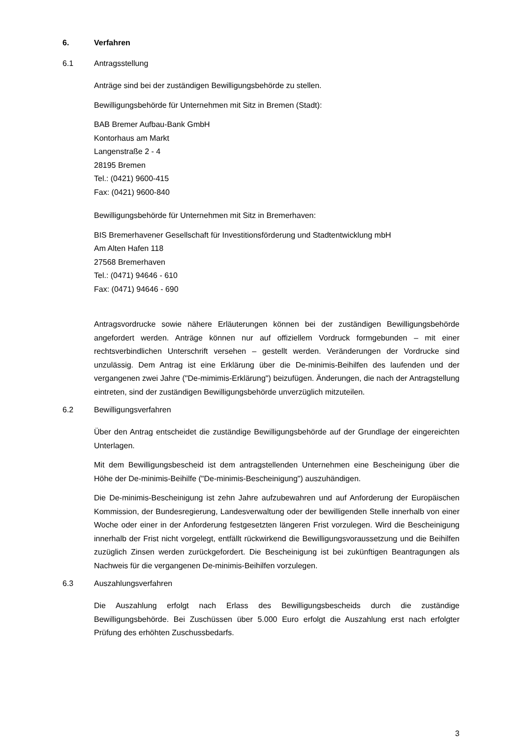6. Verfahren
6.1 Antragsstellung
Anträge sind bei der zuständigen Bewilligungsbehörde zu stellen.
Bewilligungsbehörde für Unternehmen mit Sitz in Bremen (Stadt):
BAB Bremer Aufbau-Bank GmbH
Kontorhaus am Markt
Langenstraße 2 - 4
28195 Bremen
Tel.: (0421) 9600-415
Fax: (0421) 9600-840
Bewilligungsbehörde für Unternehmen mit Sitz in Bremerhaven:
BIS Bremerhavener Gesellschaft für Investitionsförderung und Stadtentwicklung mbH
Am Alten Hafen 118
27568 Bremerhaven
Tel.: (0471) 94646 - 610
Fax: (0471) 94646 - 690
Antragsvordrucke sowie nähere Erläuterungen können bei der zuständigen Bewilligungsbehörde angefordert werden. Anträge können nur auf offiziellem Vordruck formgebunden – mit einer rechtsverbindlichen Unterschrift versehen – gestellt werden. Veränderungen der Vordrucke sind unzulässig. Dem Antrag ist eine Erklärung über die De-minimis-Beihilfen des laufenden und der vergangenen zwei Jahre ("De-mimimis-Erklärung") beizufügen. Änderungen, die nach der Antragstellung eintreten, sind der zuständigen Bewilligungsbehörde unverzüglich mitzuteilen.
6.2 Bewilligungsverfahren
Über den Antrag entscheidet die zuständige Bewilligungsbehörde auf der Grundlage der eingereichten Unterlagen.
Mit dem Bewilligungsbescheid ist dem antragstellenden Unternehmen eine Bescheinigung über die Höhe der De-minimis-Beihilfe ("De-minimis-Bescheinigung") auszuhändigen.
Die De-minimis-Bescheinigung ist zehn Jahre aufzubewahren und auf Anforderung der Europäischen Kommission, der Bundesregierung, Landesverwaltung oder der bewilligenden Stelle innerhalb von einer Woche oder einer in der Anforderung festgesetzten längeren Frist vorzulegen. Wird die Bescheinigung innerhalb der Frist nicht vorgelegt, entfällt rückwirkend die Bewilligungsvoraussetzung und die Beihilfen zuzüglich Zinsen werden zurückgefordert. Die Bescheinigung ist bei zukünftigen Beantragungen als Nachweis für die vergangenen De-minimis-Beihilfen vorzulegen.
6.3 Auszahlungsverfahren
Die Auszahlung erfolgt nach Erlass des Bewilligungsbescheids durch die zuständige Bewilligungsbehörde. Bei Zuschüssen über 5.000 Euro erfolgt die Auszahlung erst nach erfolgter Prüfung des erhöhten Zuschussbedarfs.
3